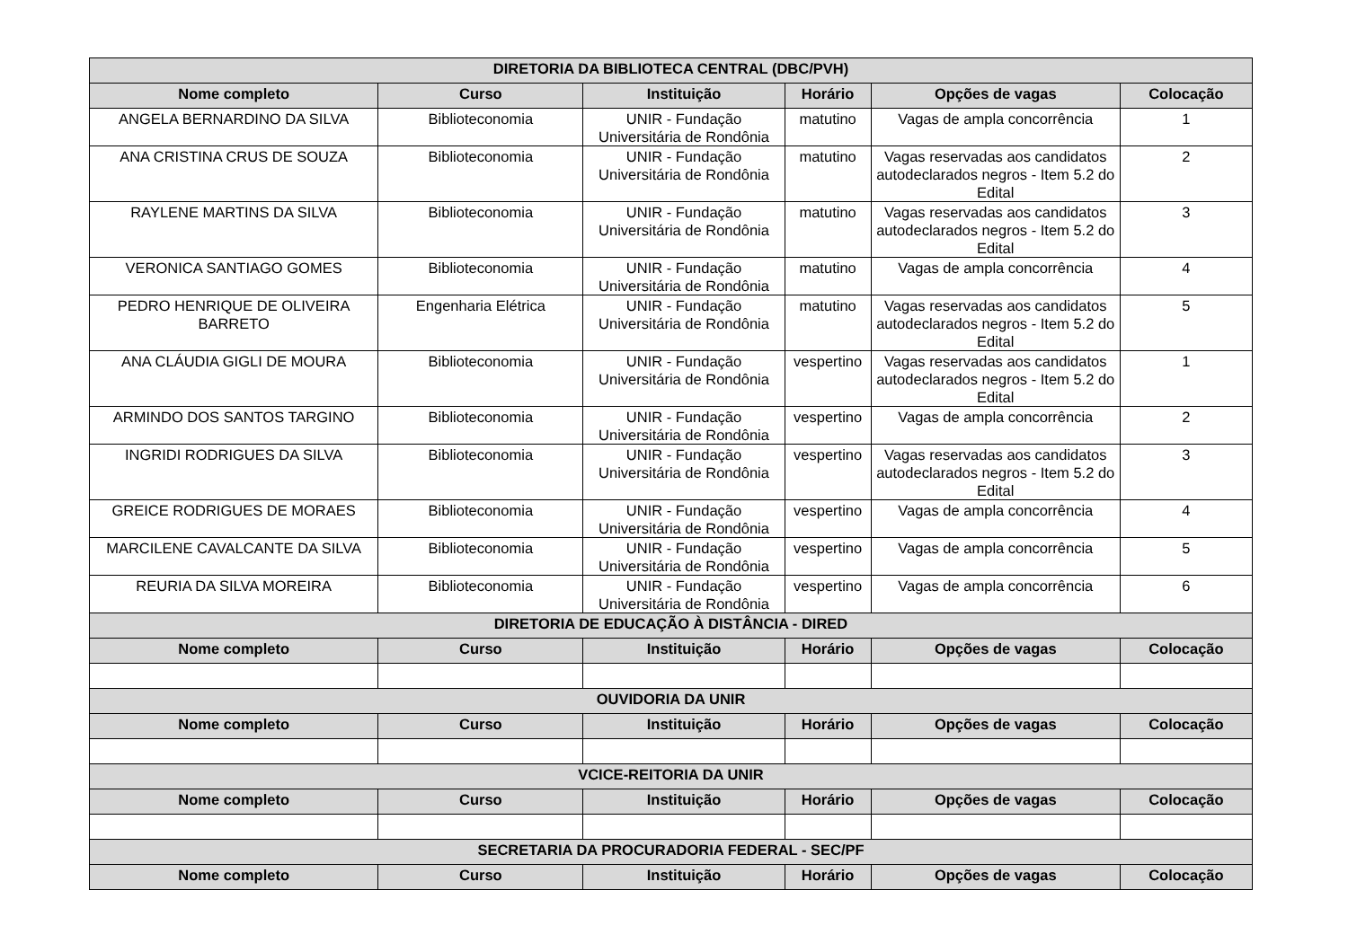| DIRETORIA DA BIBLIOTECA CENTRAL (DBC/PVH) | | | | | |
| --- | --- | --- | --- | --- | --- |
| Nome completo | Curso | Instituição | Horário | Opções de vagas | Colocação |
| ANGELA BERNARDINO DA SILVA | Biblioteconomia | UNIR - Fundação Universitária de Rondônia | matutino | Vagas de ampla concorrência | 1 |
| ANA CRISTINA CRUS DE SOUZA | Biblioteconomia | UNIR - Fundação Universitária de Rondônia | matutino | Vagas reservadas aos candidatos autodeclarados negros - Item 5.2 do Edital | 2 |
| RAYLENE MARTINS DA SILVA | Biblioteconomia | UNIR - Fundação Universitária de Rondônia | matutino | Vagas reservadas aos candidatos autodeclarados negros - Item 5.2 do Edital | 3 |
| VERONICA SANTIAGO GOMES | Biblioteconomia | UNIR - Fundação Universitária de Rondônia | matutino | Vagas de ampla concorrência | 4 |
| PEDRO HENRIQUE DE OLIVEIRA BARRETO | Engenharia Elétrica | UNIR - Fundação Universitária de Rondônia | matutino | Vagas reservadas aos candidatos autodeclarados negros - Item 5.2 do Edital | 5 |
| ANA CLÁUDIA GIGLI DE MOURA | Biblioteconomia | UNIR - Fundação Universitária de Rondônia | vespertino | Vagas reservadas aos candidatos autodeclarados negros - Item 5.2 do Edital | 1 |
| ARMINDO DOS SANTOS TARGINO | Biblioteconomia | UNIR - Fundação Universitária de Rondônia | vespertino | Vagas de ampla concorrência | 2 |
| INGRIDI RODRIGUES DA SILVA | Biblioteconomia | UNIR - Fundação Universitária de Rondônia | vespertino | Vagas reservadas aos candidatos autodeclarados negros - Item 5.2 do Edital | 3 |
| GREICE RODRIGUES DE MORAES | Biblioteconomia | UNIR - Fundação Universitária de Rondônia | vespertino | Vagas de ampla concorrência | 4 |
| MARCILENE CAVALCANTE DA SILVA | Biblioteconomia | UNIR - Fundação Universitária de Rondônia | vespertino | Vagas de ampla concorrência | 5 |
| REURIA DA SILVA MOREIRA | Biblioteconomia | UNIR - Fundação Universitária de Rondônia | vespertino | Vagas de ampla concorrência | 6 |
| DIRETORIA DE EDUCAÇÃO À DISTÂNCIA - DIRED | | | | | |
| Nome completo | Curso | Instituição | Horário | Opções de vagas | Colocação |
| OUVIDORIA DA UNIR | | | | | |
| Nome completo | Curso | Instituição | Horário | Opções de vagas | Colocação |
| VCICE-REITORIA DA UNIR | | | | | |
| Nome completo | Curso | Instituição | Horário | Opções de vagas | Colocação |
| SECRETARIA DA PROCURADORIA FEDERAL - SEC/PF | | | | | |
| Nome completo | Curso | Instituição | Horário | Opções de vagas | Colocação |